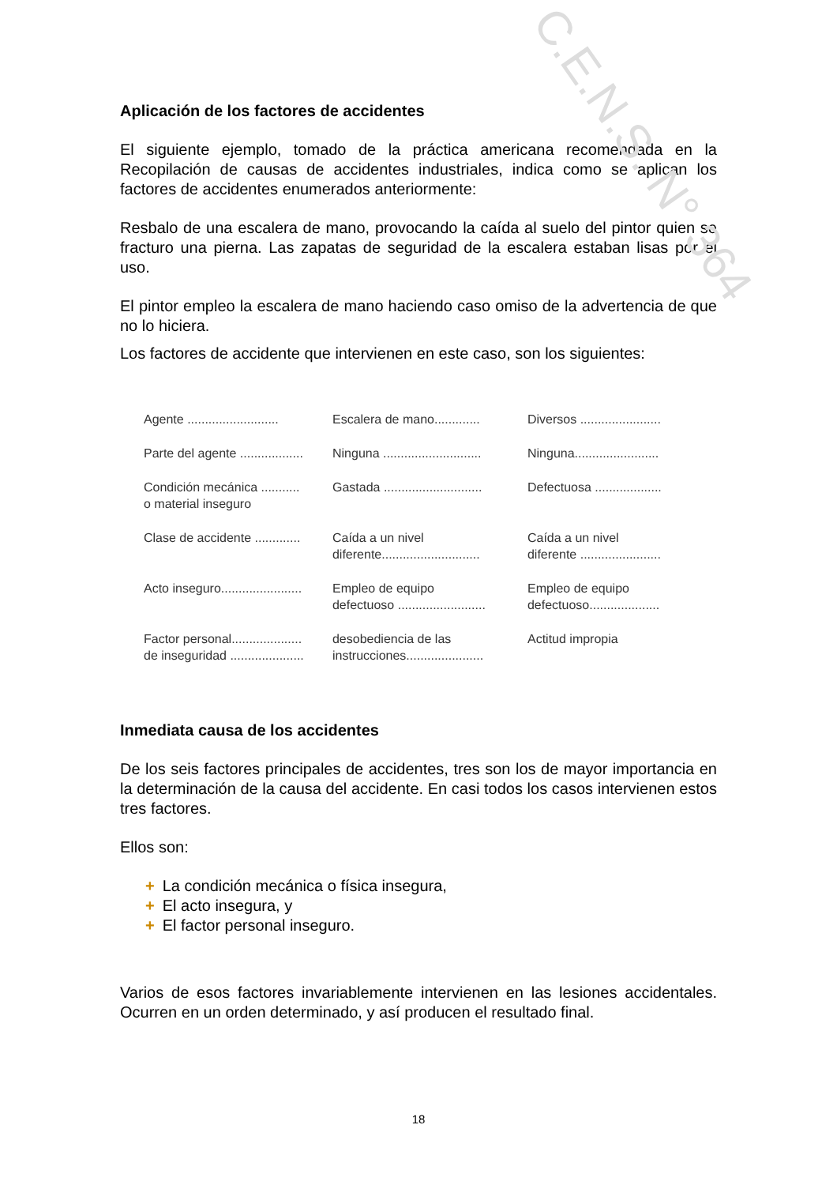Aplicación de los factores de accidentes
El siguiente ejemplo, tomado de la práctica americana recomendada en la Recopilación de causas de accidentes industriales, indica como se aplican los factores de accidentes enumerados anteriormente:
Resbalo de una escalera de mano, provocando la caída al suelo del pintor quien se fracturo una pierna. Las zapatas de seguridad de la escalera estaban lisas por el uso.
El pintor empleo la escalera de mano haciendo caso omiso de la advertencia de que no lo hiciera.
Los factores de accidente que intervienen en este caso, son los siguientes:
| Agente .......................... | Escalera de mano............. | Diversos ....................... |
| Parte del agente .................. | Ninguna ............................ | Ninguna........................ |
| Condición mecánica ........... o material inseguro | Gastada ............................ | Defectuosa ................... |
| Clase de accidente ............. | Caída a un nivel diferente............................ | Caída a un nivel diferente ....................... |
| Acto inseguro....................... | Empleo de equipo defectuoso ......................... | Empleo de equipo defectuoso.................... |
| Factor personal.................... de inseguridad ..................... | desobediencia de las instrucciones...................... | Actitud impropia |
Inmediata causa de los accidentes
De los seis factores principales de accidentes, tres son los de mayor importancia en la determinación de la causa del accidente. En casi todos los casos intervienen estos tres factores.
Ellos son:
+ La condición mecánica o física insegura,
+ El acto insegura, y
+ El factor personal inseguro.
Varios de esos factores invariablemente intervienen en las lesiones accidentales. Ocurren en un orden determinado, y así producen el resultado final.
18
C.E.N.S. N° 364